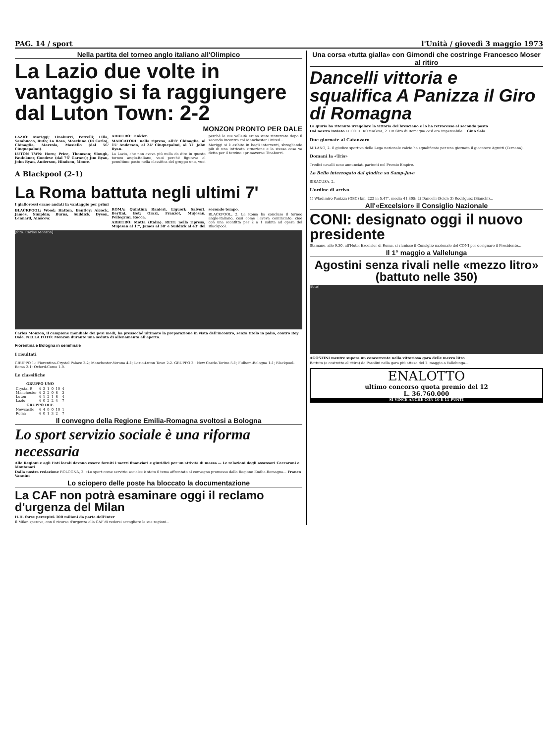PAG. 14 / sport l'Unità / giovedì 3 maggio 1973
Nella partita del torneo anglo italiano all'Olimpico
La Lazio due volte in vantaggio si fa raggiungere dal Luton Town: 2-2
MONZON PRONTO PER DALE
LAZIO: Moriggi; Tinaburri, Petrelli; Lilla, Sambucco, Rufo; La Rosa, Moschino (Di Carlo), Chinaglia, Mazzola, Masiello (dal 56' Cinquepalmi).
LUTON TWN: Horn; Price, Thomson; Slough, Faulckner, Goodeve (dal 76' Garner); Jim Ryan, John Ryan, Anderson, Hindson, Moore.
ARBITRO: Tinkler.
MARCATORI: nella ripresa, all'8' Chinaglia, al 15' Anderson, al 24' Cinquepalmi, al 31' John Ryan.
La Lazio, che non aveva più nulla da dire in questo torneo anglo-italiano, vuoi perché figurava al penultimo posto nella classifica del gruppo uno, vuoi perché le sue velleità erano state rintuzzate dopo il secondo incontro col Manchester United...
Moriggi si è esibito in begli interventi, sbrogliando più di una intricata situazione e la stessa cosa va detta per il terzino «primavera» Tinaburri.
A Blackpool (2-1)
La Roma battuta negli ultimi 7'
I giallorossi erano andati in vantaggio per primi
BLACKPOOL: Wood; Hatton, Bentley; Alcock, James, Simpkin; Burns, Suddick, Dyson, Lennard, Ainscow.
ROMA: Quintini; Ranieri, Liguori; Salvori, Bertini, Bet; Orazi, Franzot, Mujesan, Pellegrini, Rocca.
ARBITRO: Motta (Italia). RETI: nella ripresa, Mujesan al 17', James al 38' e Suddick al 43' del secondo tempo.
BLACKPOOL, 2. La Roma ha concluso il torneo anglo-italiano, così come l'aveva cominciato: cioè con una sconfitta per 2 a 1 subita ad opera del Blackpool.
[foto: Carlos Monzon]
Carlos Monzon, il campione mondiale dei pesi medi, ha pressoché ultimato la preparazione in vista dell'incontro, senza titolo in palio, contro Roy Dale. NELLA FOTO: Monzon durante una seduta di allenamento all'aperto.
Fiorentina e Bologna in semifinale
I risultati
GRUPPO 1.: Fiorentina-Crystal Palace 2-2; Manchester-Verona 4-1; Lazio-Luton Town 2-2. GRUPPO 2.: New Castle-Torino 5-1; Fulham-Bologna 1-1; Blackpool-Roma 2-1; Oxford-Como 1-0.
Le classifiche
| GRUPPO UNO | | | | | | |
| --- | --- | --- | --- | --- | --- | --- |
| Crystal P. | 4 | 3 | 1 | 0 | 10 | 4 |
| Manchester | 4 | 2 | 2 | 0 | 8 | 3 |
| Luton | 4 | 1 | 2 | 1 | 8 | 4 |
| Lazio | 4 | 0 | 2 | 2 | 4 | 7 |
| GRUPPO DUE | | | | | | |
| Newcastle | 4 | 4 | 0 | 0 | 10 | 1 |
| Roma | 4 | 0 | 1 | 3 | 2 | 7 |
Il convegno della Regione Emilia-Romagna svoltosi a Bologna
Lo sport servizio sociale è una riforma necessaria
Alle Regioni e agli Enti locali devono essere forniti i mezzi finanziari e giuridici per un'attività di massa — Le relazioni degli assessori Ceccaroni e Montanari
Dalla nostra redazione BOLOGNA, 2. «Lo sport come servizio sociale» è stato il tema affrontato al convegno promosso dalla Regione Emilia-Romagna... Franco Vannini
Lo sciopero delle poste ha bloccato la documentazione
La CAF non potrà esaminare oggi il reclamo d'urgenza del Milan
H.H. forse percepirà 100 milioni da parte dell'Inter
Il Milan sperava, con il ricorso d'urgenza alla CAF di vedersi accogliere le sue ragioni...
Una corsa «tutta gialla» con Gimondi che costringe Francesco Moser al ritiro
Dancelli vittoria e squalifica A Panizza il Giro di Romagna
La giuria ha ritenuto irregolare la vittoria del bresciano e lo ha retrocesso al secondo posto
Dal nostro inviato LUGO DI ROMAGNA, 2. Un Giro di Romagna così era impensabile... Gino Sala
Due giornate al Catanzaro
MILANO, 2. Il giudice sportivo della Lega nazionale calcio ha squalificato per una giornata il giocatore Agretti (Ternana).
Domani la «Tris»
Tredici cavalli sono annunciati partenti nel Premio Empire.
Lo Bello interrogato dal giudice su Samp-Juve
SIRACUSA, 2.
L'ordine di arrivo
1) Wladimiro Panizza (GBC) km. 222 in 5.47", media 41,305; 2) Dancelli (Scic); 3) Rodriguez (Bianchi)...
All'«Excelsior» il Consiglio Nazionale
CONI: designato oggi il nuovo presidente
Stamane, alle 9.30, all'Hotel Excelsior di Roma, si riunisce il Consiglio nazionale del CONI per designare il Presidente...
Il 1° maggio a Vallelunga
Agostini senza rivali nelle «mezzo litro» (battuto nelle 350)
[foto]
AGOSTINI mentre supera un concorrente nella vittoriosa gara delle mezzo litro
Battuto (e costretto al ritiro) da Pasolini nella gara più attesa del 1. maggio a Vallelunga...
ENALOTTO
ultimo concorso quota premio del 12
L. 36.760.000
SI VINCE ANCHE CON 10 E 11 PUNTI